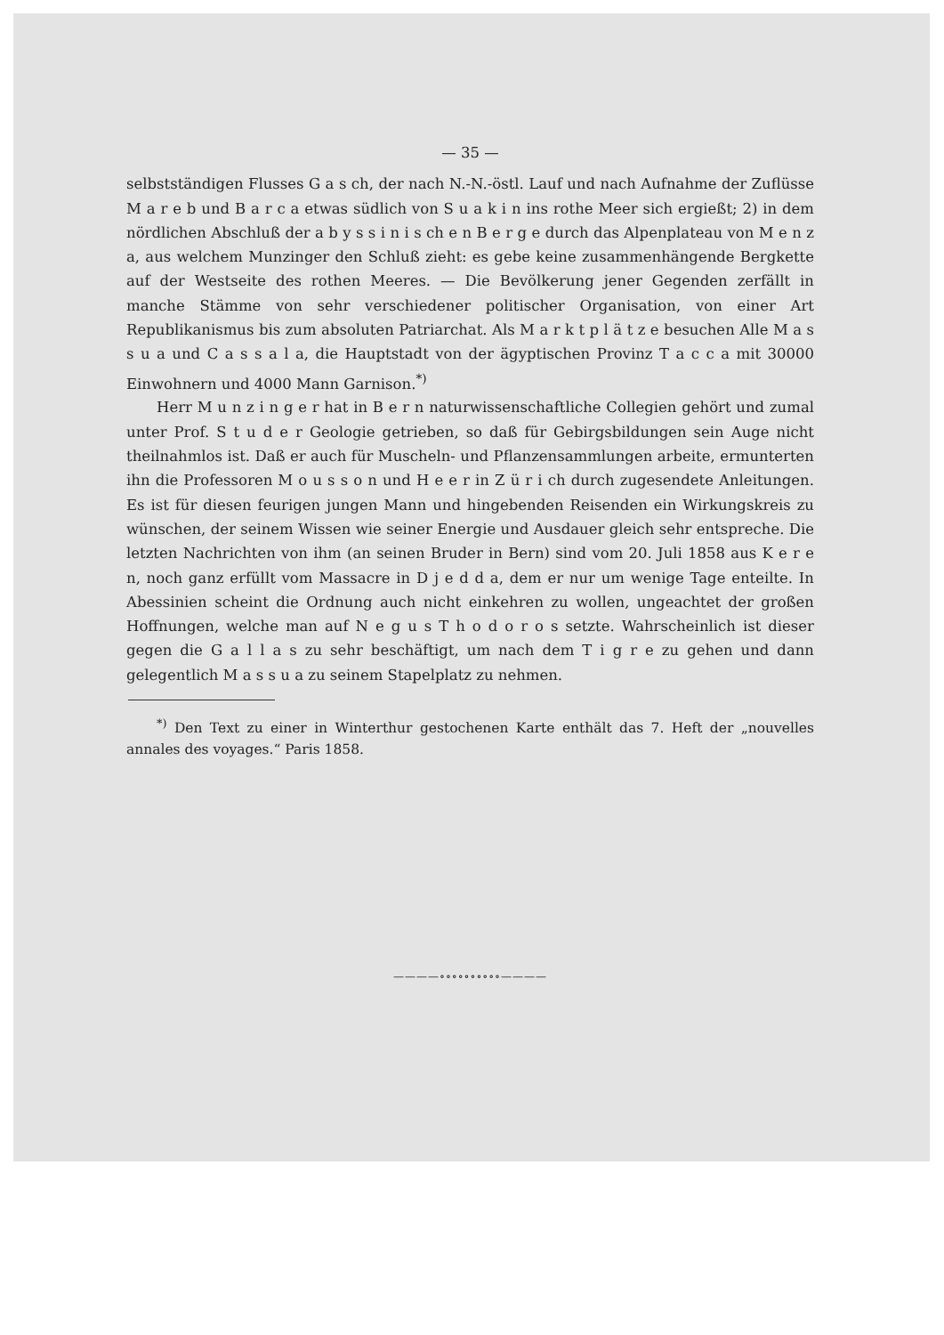— 35 —
selbstständigen Flusses G a s ch, der nach N.-N.-östl. Lauf und nach Aufnahme der Zuflüsse M a r e b und B a r c a etwas südlich von S u a k i n ins rothe Meer sich ergießt; 2) in dem nördlichen Abschluß der a b y s s i n i s ch e n B e r g e durch das Alpenplateau von M e n z a, aus welchem Munzinger den Schluß zieht: es gebe keine zusammenhängende Bergkette auf der Westseite des rothen Meeres. — Die Bevölkerung jener Gegenden zerfällt in manche Stämme von sehr verschiedener politischer Organisation, von einer Art Republikanismus bis zum absoluten Patriarchat. Als M a r k t p l ä t z e besuchen Alle M a s s u a und C a s s a l a, die Hauptstadt von der ägyptischen Provinz T a c c a mit 30000 Einwohnern und 4000 Mann Garnison.<sup>*)</sup>
Herr M u n z i n g e r hat in B e r n naturwissenschaftliche Collegien gehört und zumal unter Prof. S t u d e r Geologie getrieben, so daß für Gebirgsbildungen sein Auge nicht theilnahmlos ist. Daß er auch für Muscheln- und Pflanzensammlungen arbeite, ermunterten ihn die Professoren M o u s s o n und H e e r in Z ü r i ch durch zugesendete Anleitungen. Es ist für diesen feurigen jungen Mann und hingebenden Reisenden ein Wirkungskreis zu wünschen, der seinem Wissen wie seiner Energie und Ausdauer gleich sehr entspreche. Die letzten Nachrichten von ihm (an seinen Bruder in Bern) sind vom 20. Juli 1858 aus K e r e n, noch ganz erfüllt vom Massacre in D j e d d a, dem er nur um wenige Tage enteilte. In Abessinien scheint die Ordnung auch nicht einkehren zu wollen, ungeachtet der großen Hoffnungen, welche man auf N e g u s T h o d o r o s setzte. Wahrscheinlich ist dieser gegen die G a l l a s zu sehr beschäftigt, um nach dem T i g r e zu gehen und dann gelegentlich M a s s u a zu seinem Stapelplatz zu nehmen.
<sup>*)</sup> Den Text zu einer in Winterthur gestochenen Karte enthält das 7. Heft der „nouvelles annales des voyages.“ Paris 1858.
————∘∘∘∘∘∘∘∘∘∘————